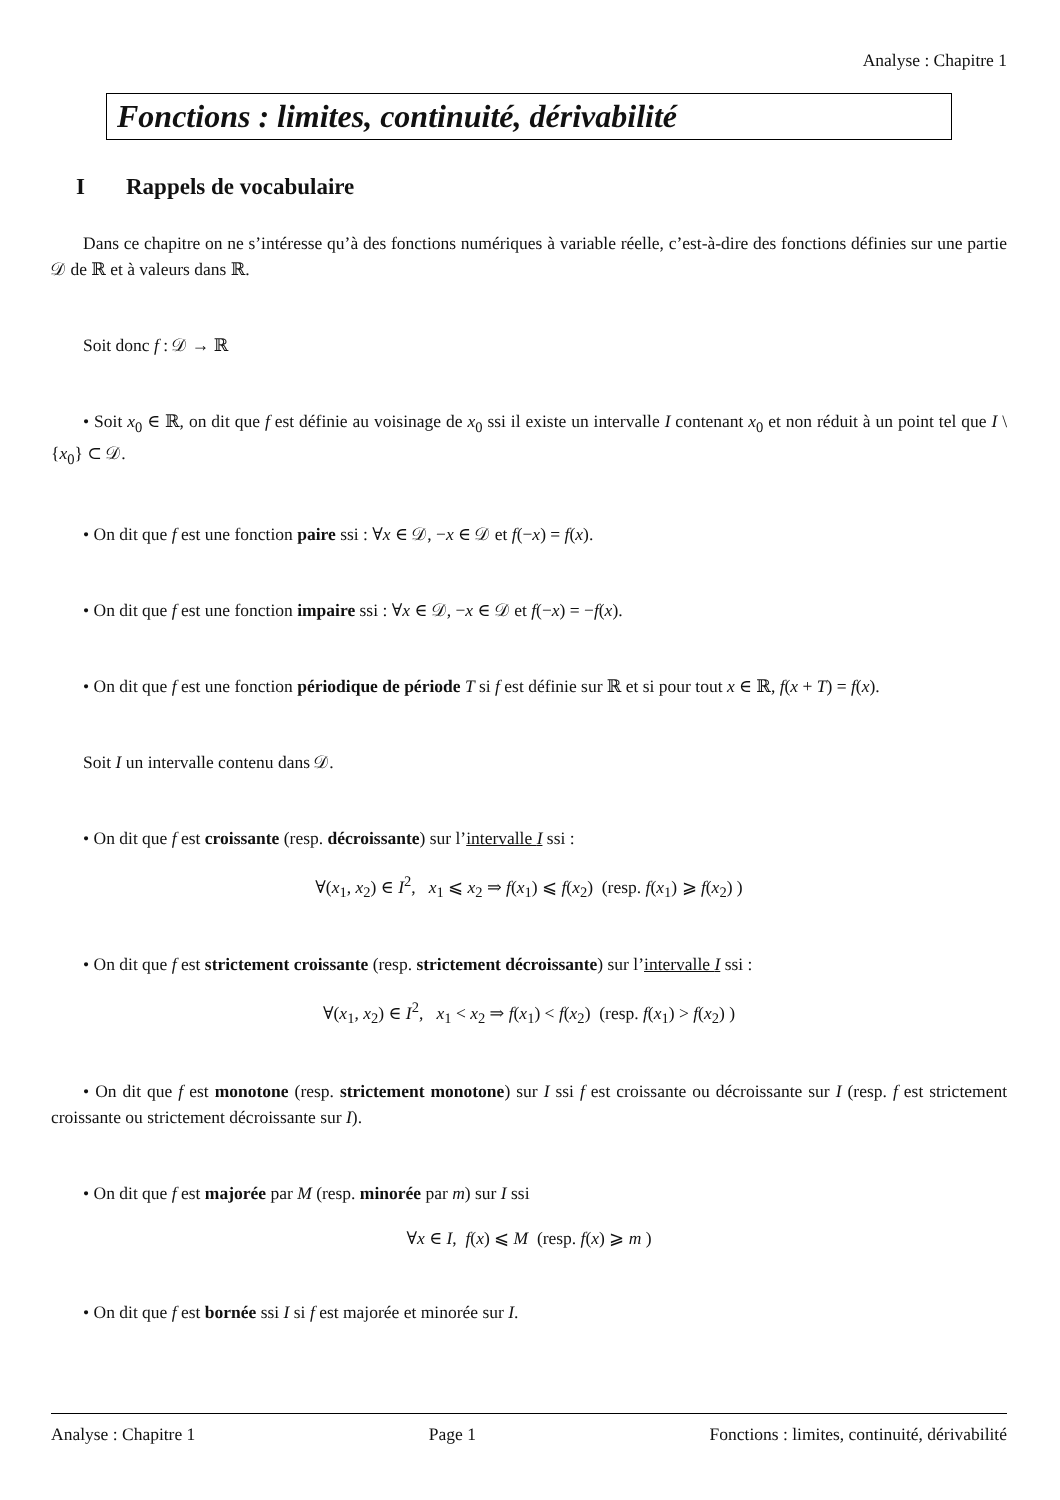Analyse : Chapitre 1
Fonctions : limites, continuité, dérivabilité
I Rappels de vocabulaire
Dans ce chapitre on ne s’intéresse qu’à des fonctions numériques à variable réelle, c’est-à-dire des fonctions définies sur une partie 𝒟 de ℝ et à valeurs dans ℝ.
Soit donc f : 𝒟 → ℝ
• Soit x<sub>0</sub> ∈ ℝ, on dit que f est définie au voisinage de x<sub>0</sub> ssi il existe un intervalle I contenant x<sub>0</sub> et non réduit à un point tel que I \ {x<sub>0</sub>} ⊂ 𝒟.
• On dit que f est une fonction paire ssi : ∀x ∈ 𝒟, −x ∈ 𝒟 et f(−x) = f(x).
• On dit que f est une fonction impaire ssi : ∀x ∈ 𝒟, −x ∈ 𝒟 et f(−x) = −f(x).
• On dit que f est une fonction périodique de période T si f est définie sur ℝ et si pour tout x ∈ ℝ, f(x + T) = f(x).
Soit I un intervalle contenu dans 𝒟.
• On dit que f est croissante (resp. décroissante) sur l’intervalle I ssi :
∀(x<sub>1</sub>, x<sub>2</sub>) ∈ I<sup>2</sup>, x<sub>1</sub> ⩽ x<sub>2</sub> ⇒ f(x<sub>1</sub>) ⩽ f(x<sub>2</sub>) (resp. f(x<sub>1</sub>) ⩾ f(x<sub>2</sub>) )
• On dit que f est strictement croissante (resp. strictement décroissante) sur l’intervalle I ssi :
∀(x<sub>1</sub>, x<sub>2</sub>) ∈ I<sup>2</sup>, x<sub>1</sub> < x<sub>2</sub> ⇒ f(x<sub>1</sub>) < f(x<sub>2</sub>) (resp. f(x<sub>1</sub>) > f(x<sub>2</sub>) )
• On dit que f est monotone (resp. strictement monotone) sur I ssi f est croissante ou décroissante sur I (resp. f est strictement croissante ou strictement décroissante sur I).
• On dit que f est majorée par M (resp. minorée par m) sur I ssi
∀x ∈ I, f(x) ⩽ M (resp. f(x) ⩾ m )
• On dit que f est bornée ssi I si f est majorée et minorée sur I.
Analyse : Chapitre 1 Page 1 Fonctions : limites, continuité, dérivabilité